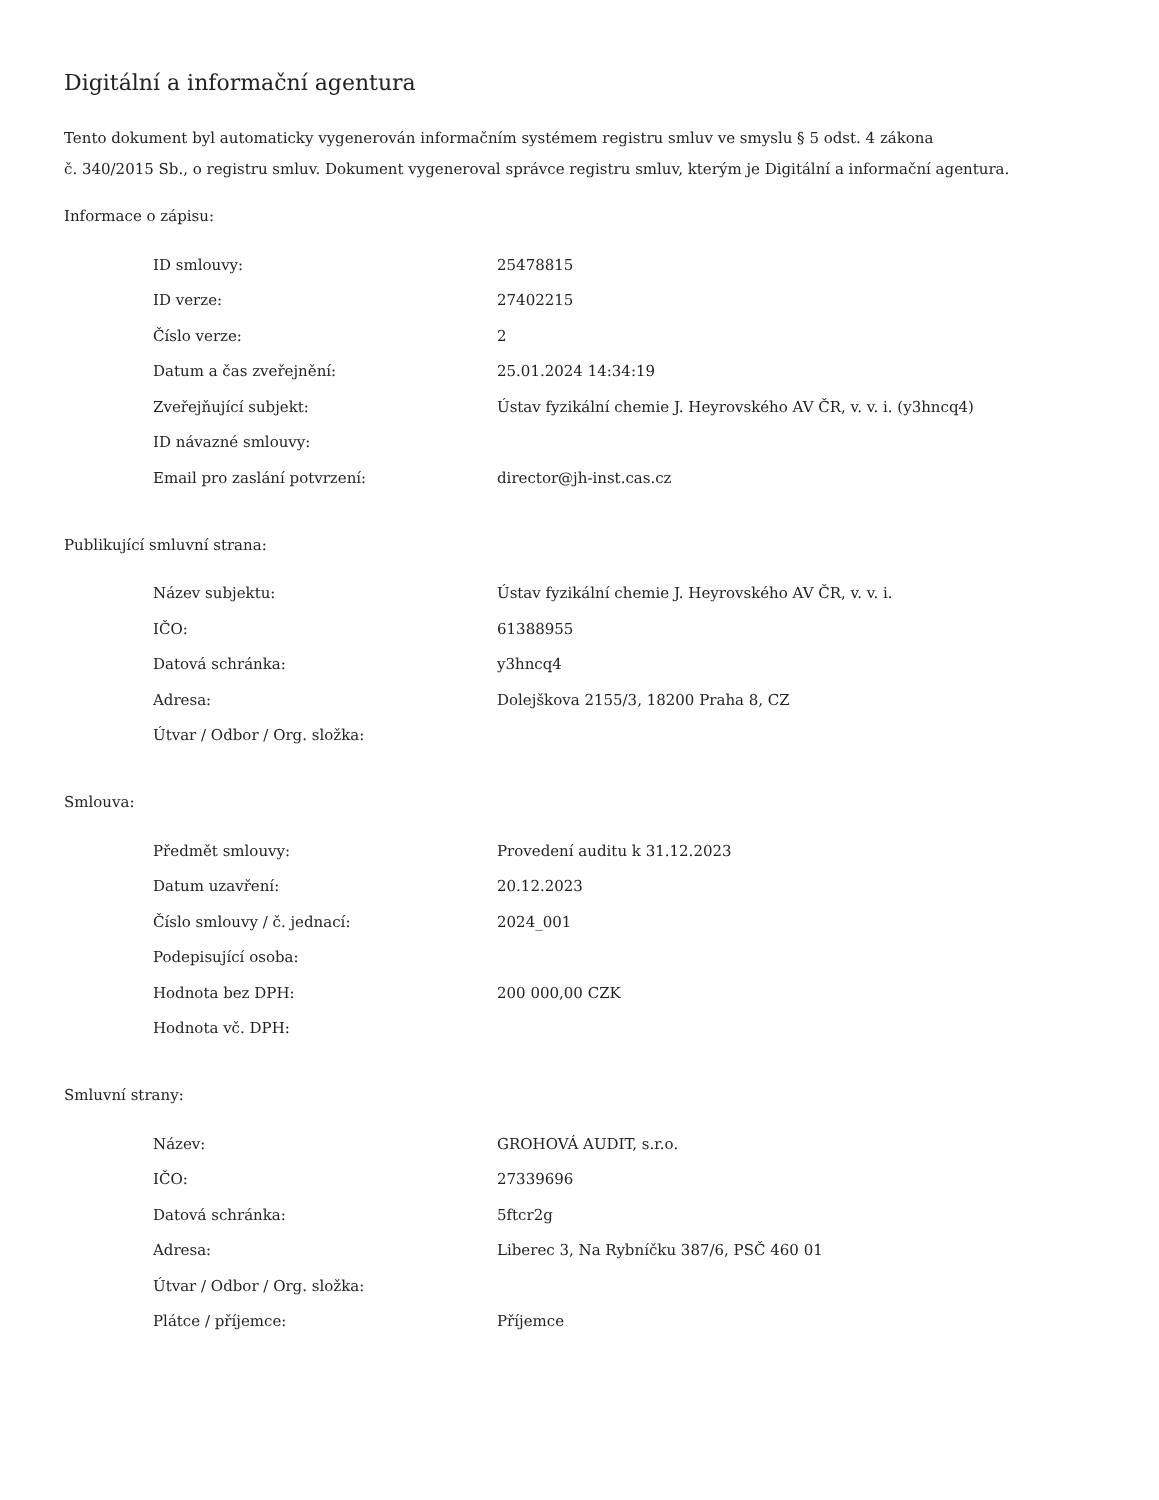Digitální a informační agentura
Tento dokument byl automaticky vygenerován informačním systémem registru smluv ve smyslu § 5 odst. 4 zákona
č. 340/2015 Sb., o registru smluv. Dokument vygeneroval správce registru smluv, kterým je Digitální a informační agentura.
Informace o zápisu:
| ID smlouvy: | 25478815 |
| ID verze: | 27402215 |
| Číslo verze: | 2 |
| Datum a čas zveřejnění: | 25.01.2024 14:34:19 |
| Zveřejňující subjekt: | Ústav fyzikální chemie J. Heyrovského AV ČR, v. v. i. (y3hncq4) |
| ID návazné smlouvy: | |
| Email pro zaslání potvrzení: | director@jh-inst.cas.cz |
Publikující smluvní strana:
| Název subjektu: | Ústav fyzikální chemie J. Heyrovského AV ČR, v. v. i. |
| IČO: | 61388955 |
| Datová schránka: | y3hncq4 |
| Adresa: | Dolejškova 2155/3, 18200 Praha 8, CZ |
| Útvar / Odbor / Org. složka: | |
Smlouva:
| Předmět smlouvy: | Provedení auditu k 31.12.2023 |
| Datum uzavření: | 20.12.2023 |
| Číslo smlouvy / č. jednací: | 2024_001 |
| Podepisující osoba: | |
| Hodnota bez DPH: | 200 000,00 CZK |
| Hodnota vč. DPH: | |
Smluvní strany:
| Název: | GROHOVÁ AUDIT, s.r.o. |
| IČO: | 27339696 |
| Datová schránka: | 5ftcr2g |
| Adresa: | Liberec 3, Na Rybníčku 387/6, PSČ 460 01 |
| Útvar / Odbor / Org. složka: | |
| Plátce / příjemce: | Příjemce |